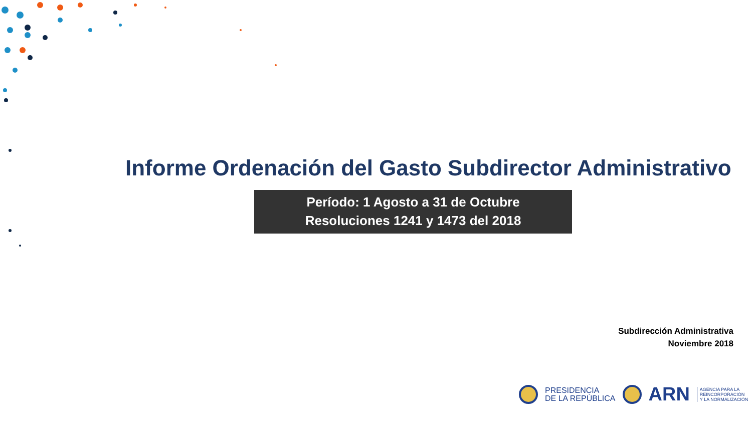Informe Ordenación del Gasto Subdirector Administrativo
Período: 1 Agosto a 31 de Octubre
Resoluciones 1241 y 1473 del 2018
Subdirección Administrativa
Noviembre 2018
PRESIDENCIA
DE LA REPÚBLICA
ARN
AGENCIA PARA LA
REINCORPORACIÓN
Y LA NORMALIZACIÓN